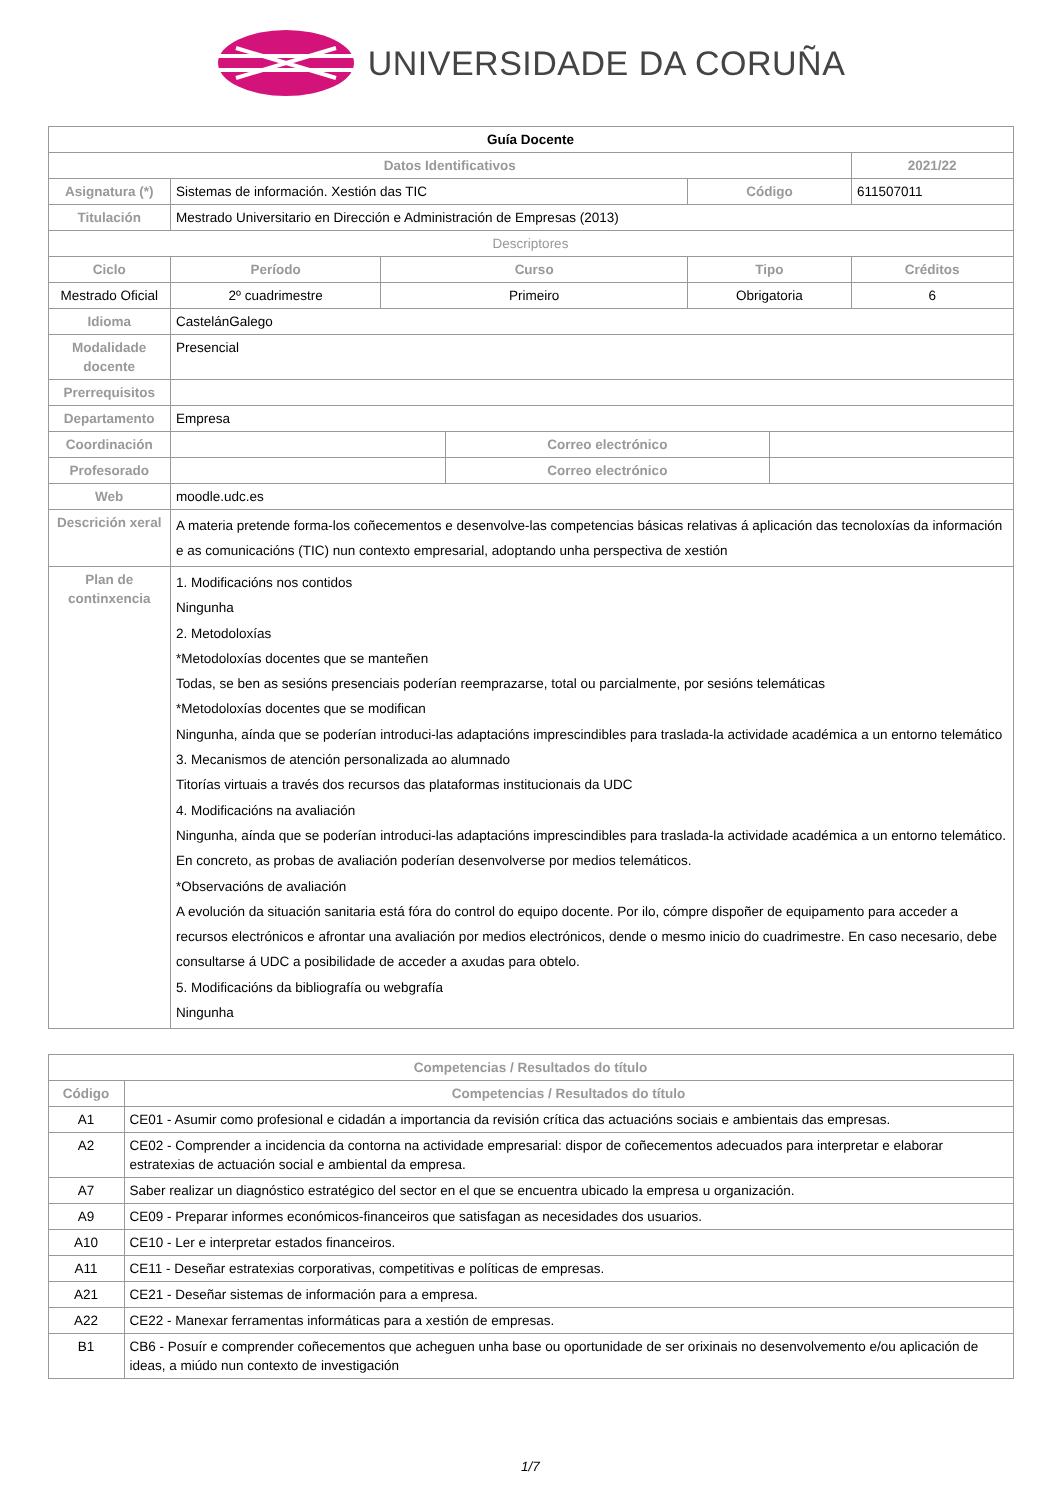UNIVERSIDADE DA CORUÑA
| Guía Docente | | | | | | |
| Datos Identificativos | | | | | | 2021/22 |
| Asignatura (*) | Sistemas de información. Xestión das TIC | | | Código | | 611507011 |
| Titulación | Mestrado Universitario en Dirección e Administración de Empresas (2013) | | | | | |
| Descriptores | | | | | | |
| Ciclo | Período | Curso | | Tipo | | Créditos |
| Mestrado Oficial | 2º cuadrimestre | Primeiro | | Obrigatoria | | 6 |
| Idioma | CastelánGalego | | | | | |
| Modalidade docente | Presencial | | | | | |
| Prerrequisitos | | | | | | |
| Departamento | Empresa | | | | | |
| Coordinación | | | Correo electrónico | | | |
| Profesorado | | | Correo electrónico | | | |
| Web | moodle.udc.es | | | | | |
| Descrición xeral | A materia pretende forma-los coñecementos e desenvolve-las competencias básicas relativas á aplicación das tecnoloxías da información e as comunicacións (TIC) nun contexto empresarial, adoptando unha perspectiva de xestión | | | | | |
| Plan de continxencia | 1. Modificacións nos contidos Ningunha 2. Metodoloxías *Metodoloxías docentes que se manteñen Todas, se ben as sesións presenciais poderían reemprazarse, total ou parcialmente, por sesións telemáticas *Metodoloxías docentes que se modifican Ningunha, aínda que se poderían introduci-las adaptacións imprescindibles para traslada-la actividade académica a un entorno telemático 3. Mecanismos de atención personalizada ao alumnado Titorías virtuais a través dos recursos das plataformas institucionais da UDC 4. Modificacións na avaliación Ningunha, aínda que se poderían introduci-las adaptacións imprescindibles para traslada-la actividade académica a un entorno telemático. En concreto, as probas de avaliación poderían desenvolverse por medios telemáticos. *Observacións de avaliación A evolución da situación sanitaria está fóra do control do equipo docente. Por ilo, cómpre dispoñer de equipamento para acceder a recursos electrónicos e afrontar una avaliación por medios electrónicos, dende o mesmo inicio do cuadrimestre. En caso necesario, debe consultarse á UDC a posibilidade de acceder a axudas para obtelo. 5. Modificacións da bibliografía ou webgrafía Ningunha | | | | | |
| Competencias / Resultados do título | |
| --- | --- |
| Código | Competencias / Resultados do título |
| A1 | CE01 - Asumir como profesional e cidadán a importancia da revisión crítica das actuacións sociais e ambientais das empresas. |
| A2 | CE02 - Comprender a incidencia da contorna na actividade empresarial: dispor de coñecementos adecuados para interpretar e elaborar estratexias de actuación social e ambiental da empresa. |
| A7 | Saber realizar un diagnóstico estratégico del sector en el que se encuentra ubicado la empresa u organización. |
| A9 | CE09 - Preparar informes económicos-financeiros que satisfagan as necesidades dos usuarios. |
| A10 | CE10 - Ler e interpretar estados financeiros. |
| A11 | CE11 - Deseñar estratexias corporativas, competitivas e políticas de empresas. |
| A21 | CE21 - Deseñar sistemas de información para a empresa. |
| A22 | CE22 - Manexar ferramentas informáticas para a xestión de empresas. |
| B1 | CB6 - Posuír e comprender coñecementos que acheguen unha base ou oportunidade de ser orixinais no desenvolvemento e/ou aplicación de ideas, a miúdo nun contexto de investigación |
1/7